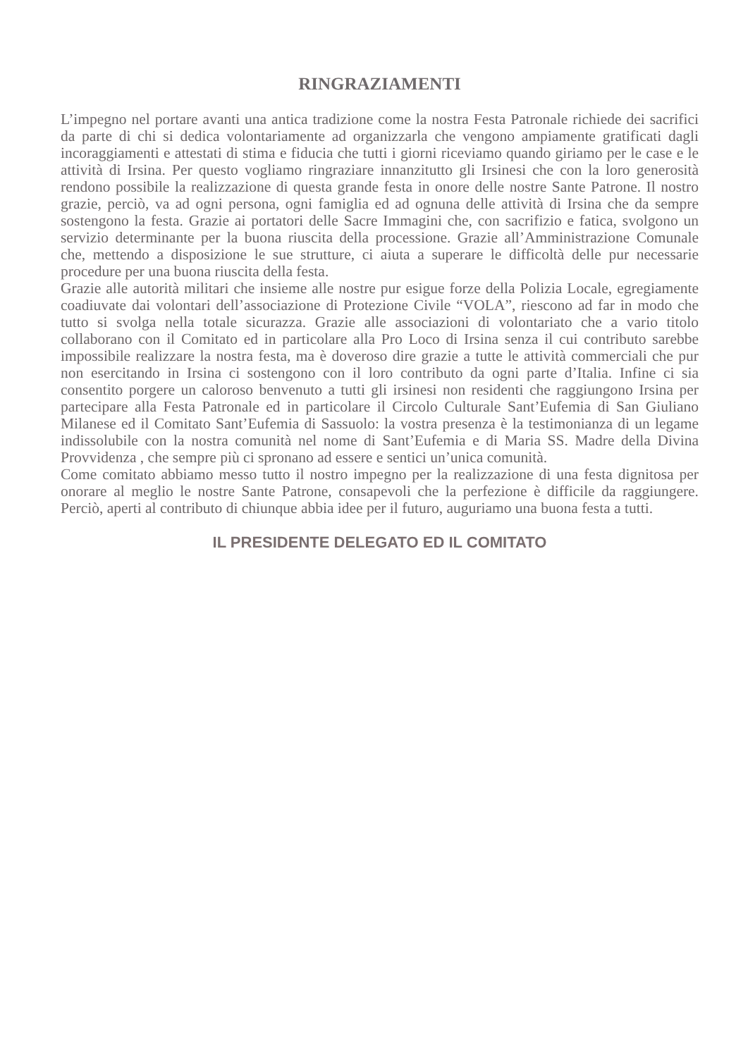RINGRAZIAMENTI
L’impegno nel portare avanti una antica tradizione come la nostra Festa Patronale richiede dei sacrifici da parte di chi si dedica volontariamente ad organizzarla che vengono ampiamente gratificati dagli incoraggiamenti e attestati di stima e fiducia che tutti i giorni riceviamo quando giriamo per le case e le attività di Irsina. Per questo vogliamo ringraziare innanzitutto gli Irsinesi che con la loro generosità rendono possibile la realizzazione di questa grande festa in onore delle nostre Sante Patrone. Il nostro grazie, perciò, va ad ogni persona, ogni famiglia ed ad ognuna delle attività di Irsina che da sempre sostengono la festa. Grazie ai portatori delle Sacre Immagini che, con sacrifizio e fatica, svolgono un servizio determinante per la buona riuscita della processione. Grazie all’Amministrazione Comunale che, mettendo a disposizione le sue strutture, ci aiuta a superare le difficoltà delle pur necessarie procedure per una buona riuscita della festa.
Grazie alle autorità militari che insieme alle nostre pur esigue forze della Polizia Locale, egregiamente coadiuvate dai volontari dell’associazione di Protezione Civile “VOLA”, riescono ad far in modo che tutto si svolga nella totale sicurazza. Grazie alle associazioni di volontariato che a vario titolo collaborano con il Comitato ed in particolare alla Pro Loco di Irsina senza il cui contributo sarebbe impossibile realizzare la nostra festa, ma è doveroso dire grazie a tutte le attività commerciali che pur non esercitando in Irsina ci sostengono con il loro contributo da ogni parte d’Italia. Infine ci sia consentito porgere un caloroso benvenuto a tutti gli irsinesi non residenti che raggiungono Irsina per partecipare alla Festa Patronale ed in particolare il Circolo Culturale Sant’Eufemia di San Giuliano Milanese ed il Comitato Sant’Eufemia di Sassuolo: la vostra presenza è la testimonianza di un legame indissolubile con la nostra comunità nel nome di Sant’Eufemia e di Maria SS. Madre della Divina Provvidenza , che sempre più ci spronano ad essere e sentici un’unica comunità.
Come comitato abbiamo messo tutto il nostro impegno per la realizzazione di una festa dignitosa per onorare al meglio le nostre Sante Patrone, consapevoli che la perfezione è difficile da raggiungere. Perciò, aperti al contributo di chiunque abbia idee per il futuro, auguriamo una buona festa a tutti.
IL PRESIDENTE DELEGATO ED IL COMITATO